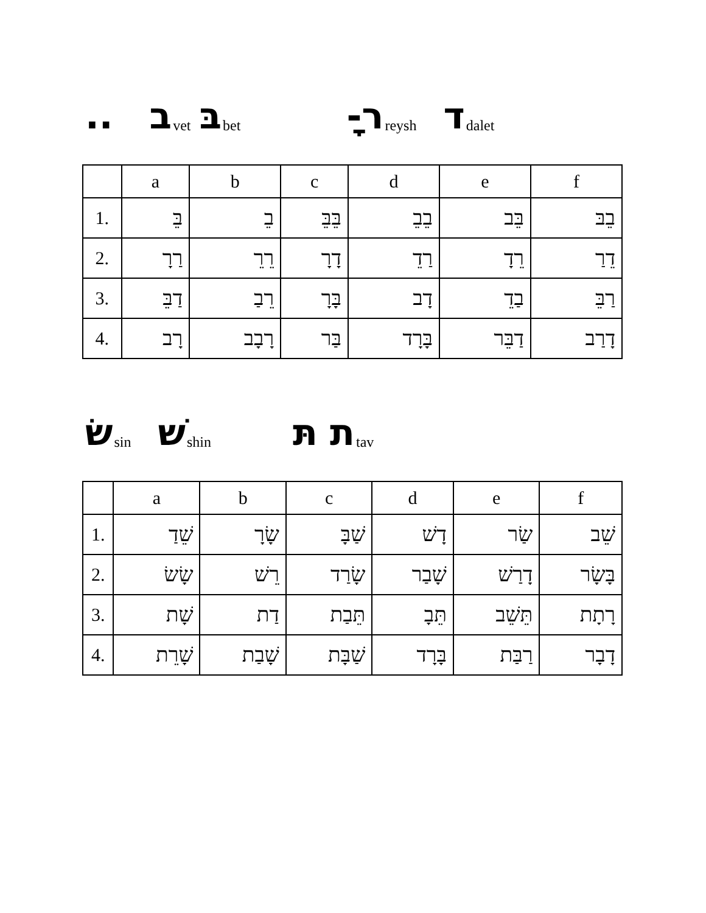.. ב vet בּ bet ָ - ר reysh ד dalet
| | a | b | c | d | e | f |
| --- | --- | --- | --- | --- | --- | --- |
| 1. | בֵּ | בֵ | בֵּבֵּ | בֵבֵ | בֵּב | בֵבּ |
| 2. | רַרָ | רֵרֵ | דָרָ | רַדֵ | רֵדָ | דֵרַ |
| 3. | דַבֵּ | רֵבַ | בָּרָ | דָב | בַדֵ | רַבֵּ |
| 4. | רָב | רָבָב | בַּר | בָּרָד | דַבֵּר | דָרַב |
שׂ sin שׁ shin תּ ת tav
| | a | b | c | d | e | f |
| --- | --- | --- | --- | --- | --- | --- |
| 1. | שֵׁדַ | שָׂרָ | שַׁבָּ | דָשׁ | שַׂר | שֵׁב |
| 2. | שָׂשׂ | רֵשׁ | שָׂרַד | שָׁבַר | דָרַשׁ | בָּשָׂר |
| 3. | שָׁת | דַת | תֵּבַת | תֵּבָ | תֵּשֵׁב | רָתָת |
| 4. | שָׁרֵת | שָׁבַת | שַׁבָּת | בָּרָד | רַבַּת | דָבָר |